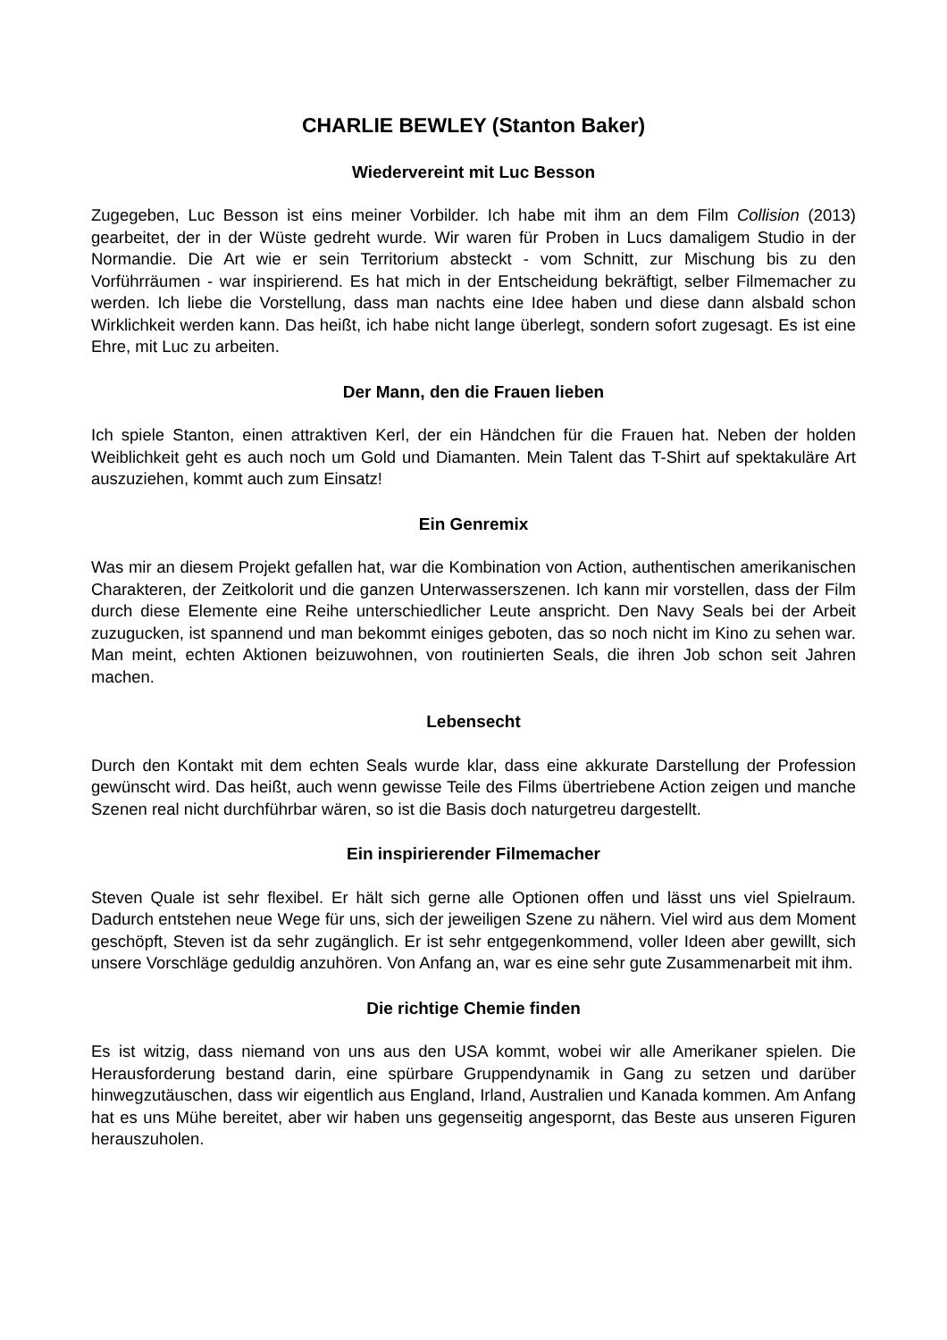CHARLIE BEWLEY (Stanton Baker)
Wiedervereint mit Luc Besson
Zugegeben, Luc Besson ist eins meiner Vorbilder. Ich habe mit ihm an dem Film Collision (2013) gearbeitet, der in der Wüste gedreht wurde. Wir waren für Proben in Lucs damaligem Studio in der Normandie. Die Art wie er sein Territorium absteckt - vom Schnitt, zur Mischung bis zu den Vorführräumen - war inspirierend. Es hat mich in der Entscheidung bekräftigt, selber Filmemacher zu werden. Ich liebe die Vorstellung, dass man nachts eine Idee haben und diese dann alsbald schon Wirklichkeit werden kann. Das heißt, ich habe nicht lange überlegt, sondern sofort zugesagt. Es ist eine Ehre, mit Luc zu arbeiten.
Der Mann, den die Frauen lieben
Ich spiele Stanton, einen attraktiven Kerl, der ein Händchen für die Frauen hat. Neben der holden Weiblichkeit geht es auch noch um Gold und Diamanten. Mein Talent das T-Shirt auf spektakuläre Art auszuziehen, kommt auch zum Einsatz!
Ein Genremix
Was mir an diesem Projekt gefallen hat, war die Kombination von Action, authentischen amerikanischen Charakteren, der Zeitkolorit und die ganzen Unterwasserszenen. Ich kann mir vorstellen, dass der Film durch diese Elemente eine Reihe unterschiedlicher Leute anspricht. Den Navy Seals bei der Arbeit zuzugucken, ist spannend und man bekommt einiges geboten, das so noch nicht im Kino zu sehen war. Man meint, echten Aktionen beizuwohnen, von routinierten Seals, die ihren Job schon seit Jahren machen.
Lebensecht
Durch den Kontakt mit dem echten Seals wurde klar, dass eine akkurate Darstellung der Profession gewünscht wird. Das heißt, auch wenn gewisse Teile des Films übertriebene Action zeigen und manche Szenen real nicht durchführbar wären, so ist die Basis doch naturgetreu dargestellt.
Ein inspirierender Filmemacher
Steven Quale ist sehr flexibel. Er hält sich gerne alle Optionen offen und lässt uns viel Spielraum. Dadurch entstehen neue Wege für uns, sich der jeweiligen Szene zu nähern. Viel wird aus dem Moment geschöpft, Steven ist da sehr zugänglich. Er ist sehr entgegenkommend, voller Ideen aber gewillt, sich unsere Vorschläge geduldig anzuhören. Von Anfang an, war es eine sehr gute Zusammenarbeit mit ihm.
Die richtige Chemie finden
Es ist witzig, dass niemand von uns aus den USA kommt, wobei wir alle Amerikaner spielen. Die Herausforderung bestand darin, eine spürbare Gruppendynamik in Gang zu setzen und darüber hinwegzutäuschen, dass wir eigentlich aus England, Irland, Australien und Kanada kommen. Am Anfang hat es uns Mühe bereitet, aber wir haben uns gegenseitig angespornt, das Beste aus unseren Figuren herauszuholen.